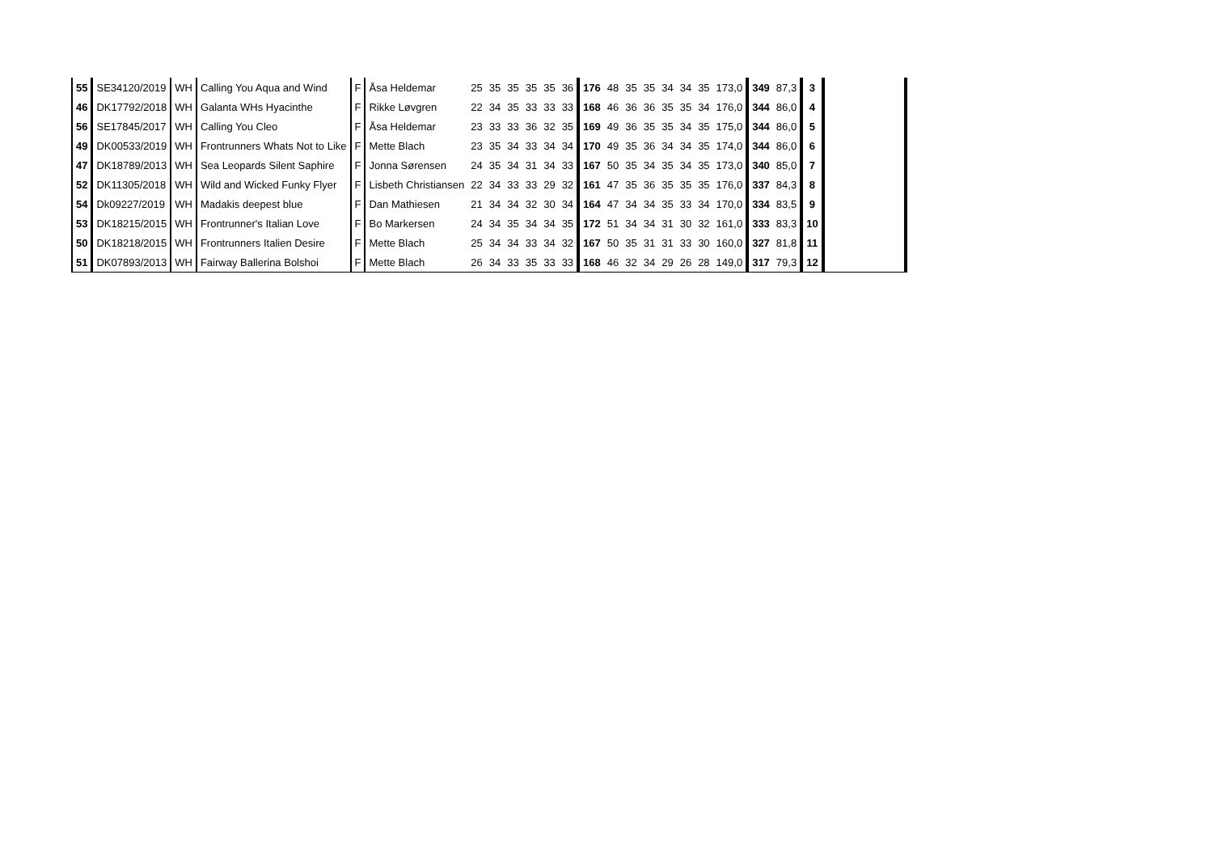| 55 | SE34120/2019 | WH | Calling You Aqua and Wind | F | Åsa Heldemar | 25 | 35 | 35 | 35 | 35 | 36 | 176 | 48 | 35 | 35 | 34 | 34 | 35 | 173,0 | 349 | 87,3 | 3 | |
| 46 | DK17792/2018 | WH | Galanta WHs Hyacinthe | F | Rikke Løvgren | 22 | 34 | 35 | 33 | 33 | 33 | 168 | 46 | 36 | 36 | 35 | 35 | 34 | 176,0 | 344 | 86,0 | 4 | |
| 56 | SE17845/2017 | WH | Calling You Cleo | F | Åsa Heldemar | 23 | 33 | 33 | 36 | 32 | 35 | 169 | 49 | 36 | 35 | 35 | 34 | 35 | 175,0 | 344 | 86,0 | 5 | |
| 49 | DK00533/2019 | WH | Frontrunners Whats Not to Like | F | Mette Blach | 23 | 35 | 34 | 33 | 34 | 34 | 170 | 49 | 35 | 36 | 34 | 34 | 35 | 174,0 | 344 | 86,0 | 6 | |
| 47 | DK18789/2013 | WH | Sea Leopards Silent Saphire | F | Jonna Sørensen | 24 | 35 | 34 | 31 | 34 | 33 | 167 | 50 | 35 | 34 | 35 | 34 | 35 | 173,0 | 340 | 85,0 | 7 | |
| 52 | DK11305/2018 | WH | Wild and Wicked Funky Flyer | F | Lisbeth Christiansen | 22 | 34 | 33 | 33 | 29 | 32 | 161 | 47 | 35 | 36 | 35 | 35 | 35 | 176,0 | 337 | 84,3 | 8 | |
| 54 | Dk09227/2019 | WH | Madakis deepest blue | F | Dan Mathiesen | 21 | 34 | 34 | 32 | 30 | 34 | 164 | 47 | 34 | 34 | 35 | 33 | 34 | 170,0 | 334 | 83,5 | 9 | |
| 53 | DK18215/2015 | WH | Frontrunner's Italian Love | F | Bo Markersen | 24 | 34 | 35 | 34 | 34 | 35 | 172 | 51 | 34 | 34 | 31 | 30 | 32 | 161,0 | 333 | 83,3 | 10 | |
| 50 | DK18218/2015 | WH | Frontrunners Italien Desire | F | Mette Blach | 25 | 34 | 34 | 33 | 34 | 32 | 167 | 50 | 35 | 31 | 31 | 33 | 30 | 160,0 | 327 | 81,8 | 11 | |
| 51 | DK07893/2013 | WH | Fairway Ballerina Bolshoi | F | Mette Blach | 26 | 34 | 33 | 35 | 33 | 33 | 168 | 46 | 32 | 34 | 29 | 26 | 28 | 149,0 | 317 | 79,3 | 12 | |